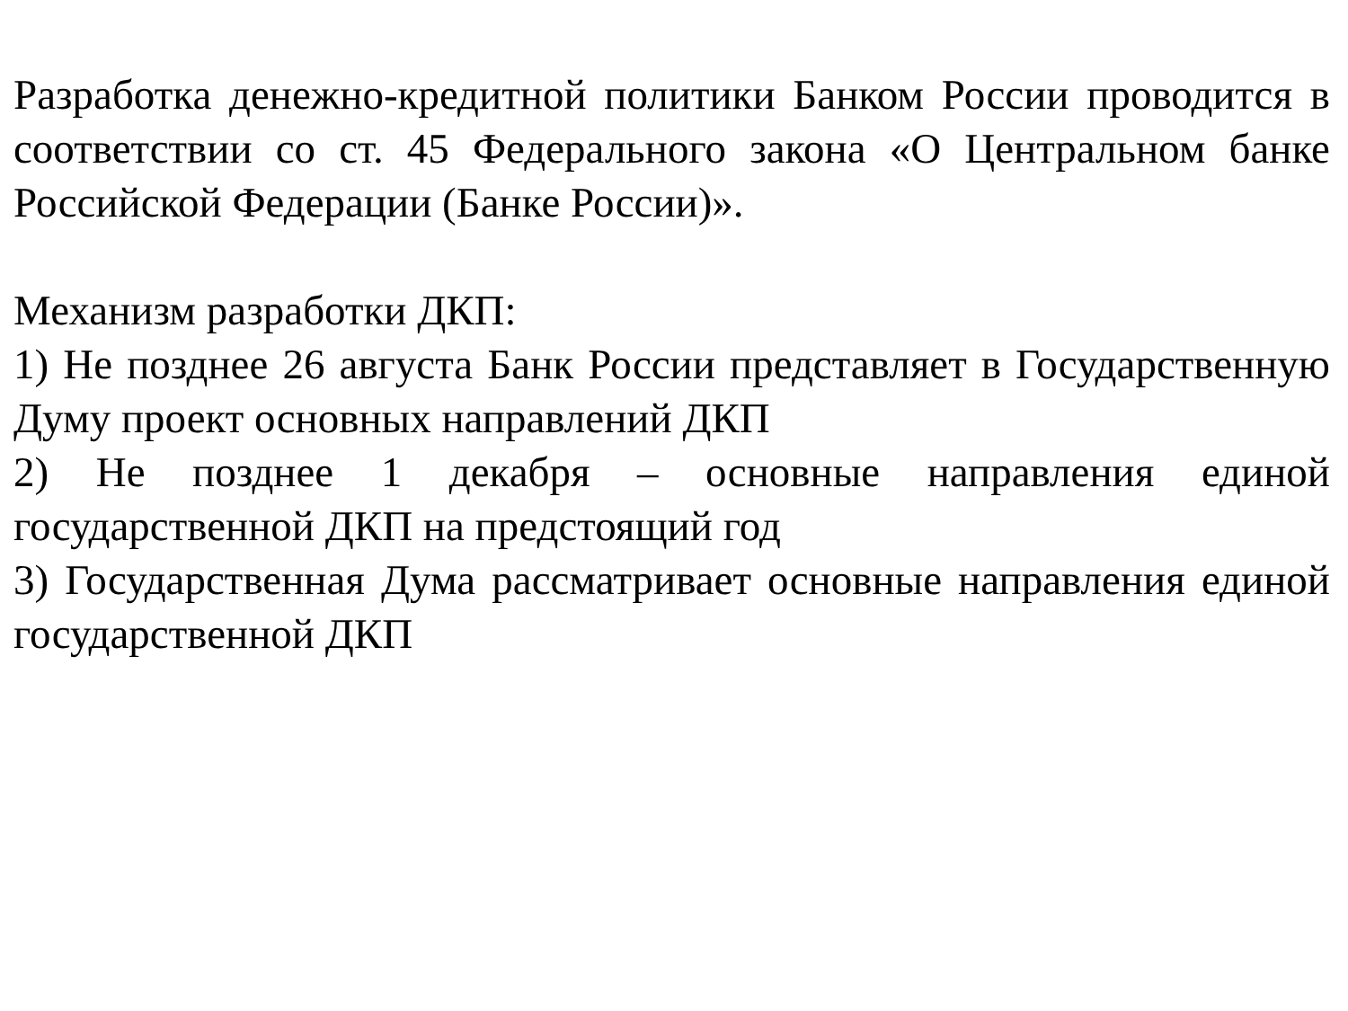Разработка денежно-кредитной политики Банком России проводится в соответствии со ст. 45 Федерального закона «О Центральном банке Российской Федерации (Банке России)».
Механизм разработки ДКП:
1) Не позднее 26 августа Банк России представляет в Государственную Думу проект основных направлений ДКП
2) Не позднее 1 декабря – основные направления единой государственной ДКП на предстоящий год
3) Государственная Дума рассматривает основные направления единой государственной ДКП